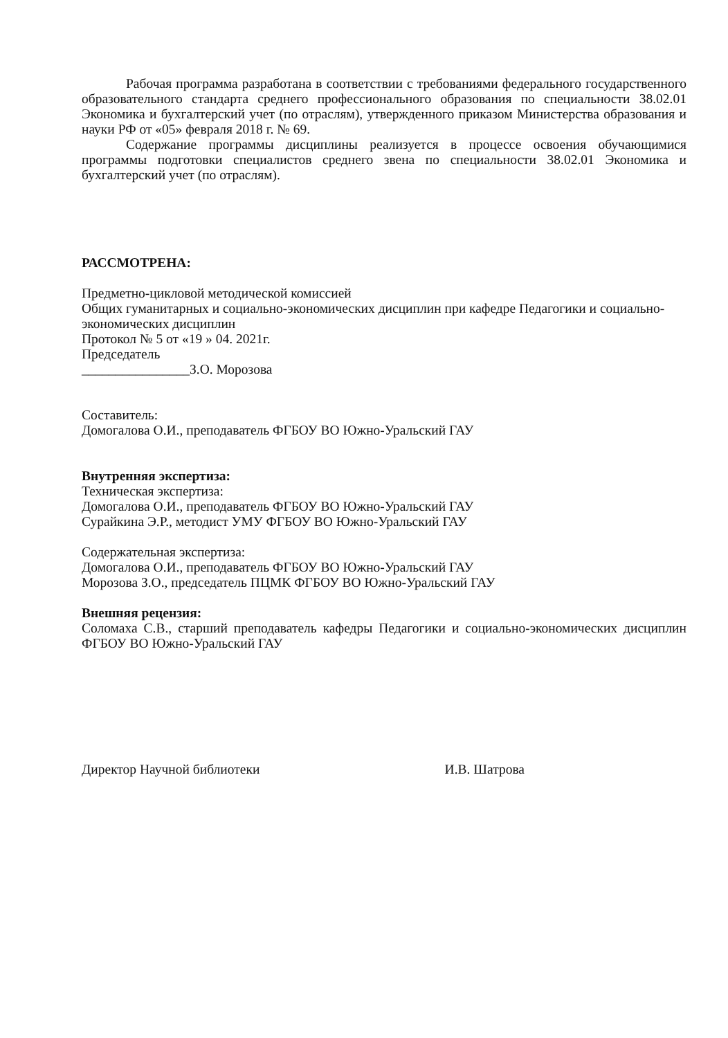Рабочая программа разработана в соответствии с требованиями федерального государственного образовательного стандарта среднего профессионального образования по специальности 38.02.01 Экономика и бухгалтерский учет (по отраслям), утвержденного приказом Министерства образования и науки РФ от «05» февраля 2018 г. № 69.
Содержание программы дисциплины реализуется в процессе освоения обучающимися программы подготовки специалистов среднего звена по специальности 38.02.01 Экономика и бухгалтерский учет (по отраслям).
РАССМОТРЕНА:
Предметно-цикловой методической комиссией
Общих гуманитарных и социально-экономических дисциплин при кафедре Педагогики и социально-экономических дисциплин
Протокол № 5 от «19 » 04. 2021г.
Председатель
________________З.О. Морозова
Составитель:
Домогалова О.И., преподаватель ФГБОУ ВО Южно-Уральский ГАУ
Внутренняя экспертиза:
Техническая экспертиза:
Домогалова О.И., преподаватель ФГБОУ ВО Южно-Уральский ГАУ
Сурайкина Э.Р., методист УМУ ФГБОУ ВО Южно-Уральский ГАУ
Содержательная экспертиза:
Домогалова О.И., преподаватель ФГБОУ ВО Южно-Уральский ГАУ
Морозова З.О., председатель ПЦМК ФГБОУ ВО Южно-Уральский ГАУ
Внешняя рецензия:
Соломаха С.В., старший преподаватель кафедры Педагогики и социально-экономических дисциплин ФГБОУ ВО Южно-Уральский ГАУ
Директор Научной библиотеки И.В. Шатрова